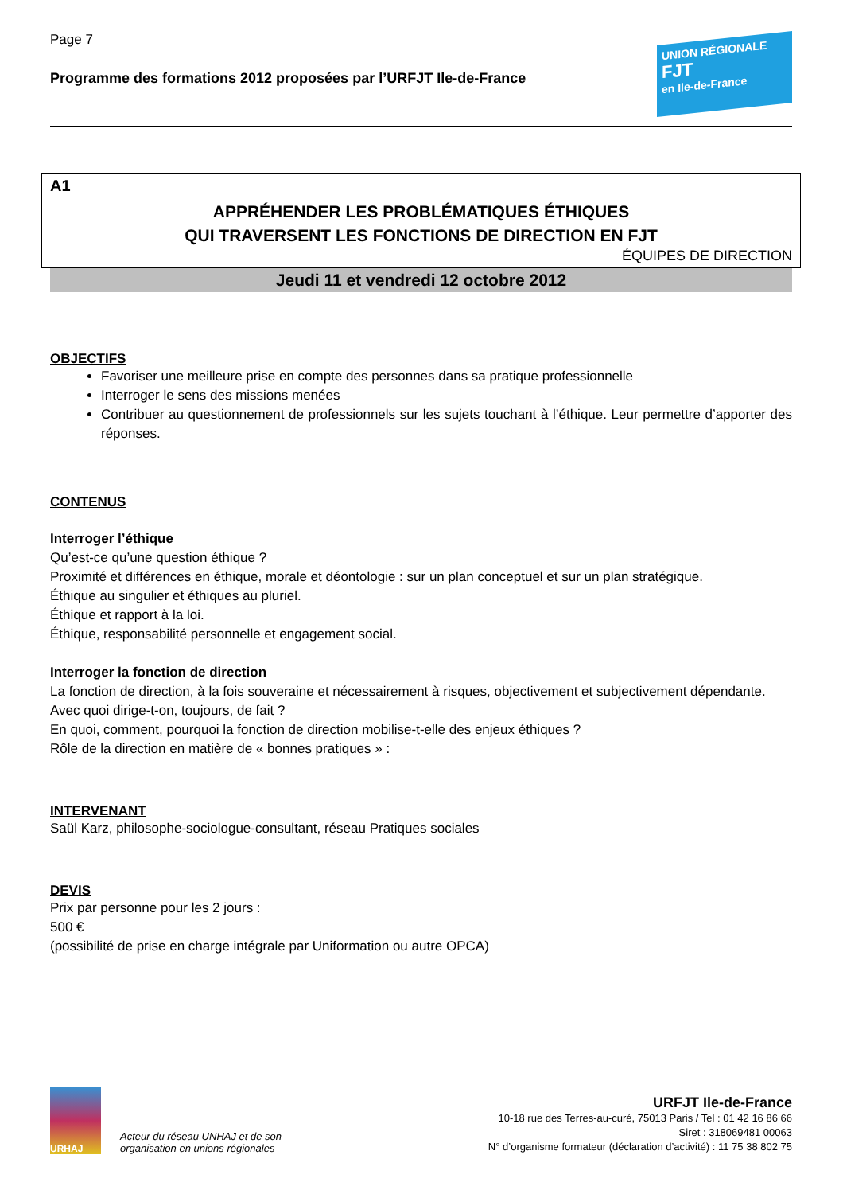Page 7
Programme des formations 2012 proposées par l’URFJT Ile-de-France
UNION RÉGIONALE
FJT
en Ile-de-France
A1
APPRÉHENDER LES PROBLÉMATIQUES ÉTHIQUES
QUI TRAVERSENT LES FONCTIONS DE DIRECTION EN FJT
ÉQUIPES DE DIRECTION
Jeudi 11 et vendredi 12 octobre 2012
OBJECTIFS
Favoriser une meilleure prise en compte des personnes dans sa pratique professionnelle
Interroger le sens des missions menées
Contribuer au questionnement de professionnels sur les sujets touchant à l’éthique. Leur permettre d’apporter des réponses.
CONTENUS
Interroger l’éthique
Qu’est-ce qu’une question éthique ?
Proximité et différences en éthique, morale et déontologie : sur un plan conceptuel et sur un plan stratégique.
Éthique au singulier et éthiques au pluriel.
Éthique et rapport à la loi.
Éthique, responsabilité personnelle et engagement social.
Interroger la fonction de direction
La fonction de direction, à la fois souveraine et nécessairement à risques, objectivement et subjectivement dépendante.
Avec quoi dirige-t-on, toujours, de fait ?
En quoi, comment, pourquoi la fonction de direction mobilise-t-elle des enjeux éthiques ?
Rôle de la direction en matière de « bonnes pratiques » :
INTERVENANT
Saül Karz, philosophe-sociologue-consultant, réseau Pratiques sociales
DEVIS
Prix par personne pour les 2 jours :
500 €
(possibilité de prise en charge intégrale par Uniformation ou autre OPCA)
URHAJ
Acteur du réseau UNHAJ et de son
organisation en unions régionales
URFJT Ile-de-France
10-18 rue des Terres-au-curé, 75013 Paris / Tel : 01 42 16 86 66
Siret : 318069481 00063
N° d’organisme formateur (déclaration d’activité) : 11 75 38 802 75